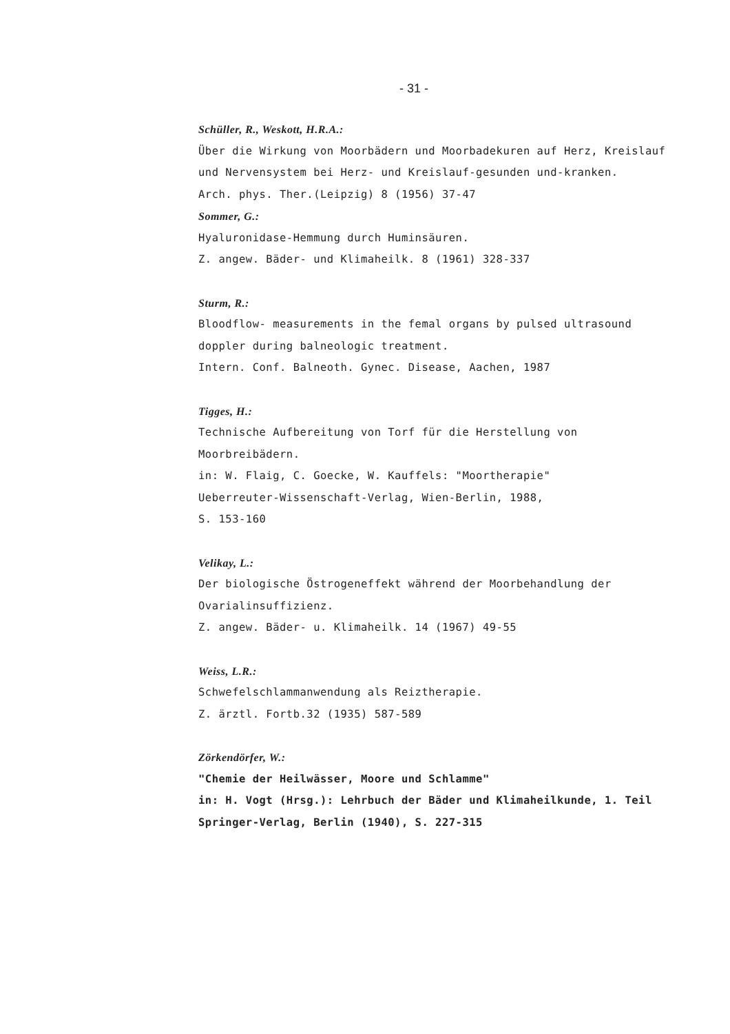- 31 -
Schüller, R., Weskott, H.R.A.:
Über die Wirkung von Moorbädern und Moorbadekuren auf Herz, Kreislauf und Nervensystem bei Herz- und Kreislauf-gesunden und-kranken.
Arch. phys. Ther.(Leipzig) 8 (1956) 37-47
Sommer, G.:
Hyaluronidase-Hemmung durch Huminsäuren.
Z. angew. Bäder- und Klimaheilk. 8 (1961) 328-337
Sturm, R.:
Bloodflow- measurements in the femal organs by pulsed ultrasound doppler during balneologic treatment.
Intern. Conf. Balneoth. Gynec. Disease, Aachen, 1987
Tigges, H.:
Technische Aufbereitung von Torf für die Herstellung von Moorbreibädern.
in: W. Flaig, C. Goecke, W. Kauffels: "Moortherapie"
Ueberreuter-Wissenschaft-Verlag, Wien-Berlin, 1988,
S. 153-160
Velikay, L.:
Der biologische Östrogeneffekt während der Moorbehandlung der Ovarialinsuffizienz.
Z. angew. Bäder- u. Klimaheilk. 14 (1967) 49-55
Weiss, L.R.:
Schwefelschlammanwendung als Reiztherapie.
Z. ärztl. Fortb.32 (1935) 587-589
Zörkendörfer, W.:
"Chemie der Heilwässer, Moore und Schlamme"
in: H. Vogt (Hrsg.): Lehrbuch der Bäder und Klimaheilkunde, 1. Teil Springer-Verlag, Berlin (1940), S. 227-315